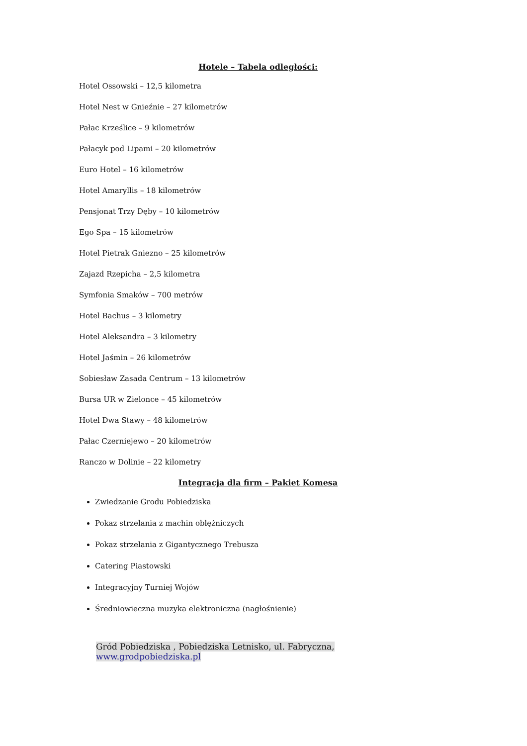Hotele – Tabela odległości:
Hotel Ossowski – 12,5 kilometra
Hotel Nest w Gnieźnie – 27 kilometrów
Pałac Krześlice – 9 kilometrów
Pałacyk pod Lipami – 20 kilometrów
Euro Hotel – 16 kilometrów
Hotel Amaryllis – 18 kilometrów
Pensjonat Trzy Dęby – 10 kilometrów
Ego Spa – 15 kilometrów
Hotel Pietrak Gniezno – 25 kilometrów
Zajazd Rzepicha – 2,5 kilometra
Symfonia Smaków – 700 metrów
Hotel Bachus – 3 kilometry
Hotel Aleksandra – 3 kilometry
Hotel Jaśmin – 26 kilometrów
Sobiesław Zasada Centrum – 13 kilometrów
Bursa UR w Zielonce – 45 kilometrów
Hotel Dwa Stawy – 48 kilometrów
Pałac Czerniejewo – 20 kilometrów
Ranczo w Dolinie – 22 kilometry
Integracja dla firm – Pakiet Komesa
Zwiedzanie Grodu Pobiedziska
Pokaz strzelania z machin oblężniczych
Pokaz strzelania z Gigantycznego Trebusza
Catering Piastowski
Integracyjny Turniej Wojów
Średniowieczna muzyka elektroniczna (nagłośnienie)
Gród Pobiedziska , Pobiedziska Letnisko, ul. Fabryczna, www.grodpobiedziska.pl